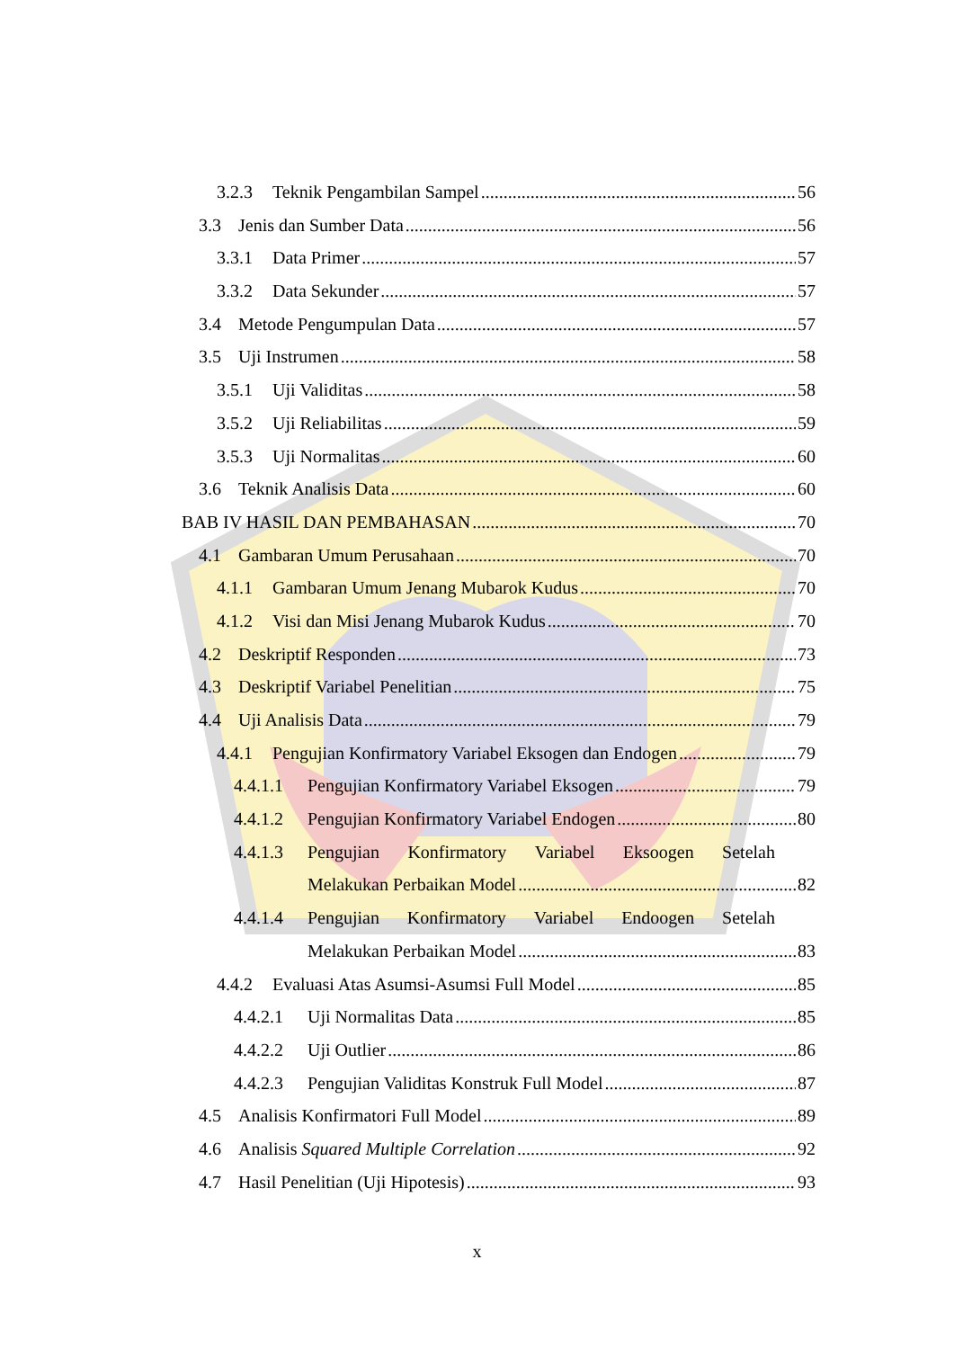3.2.3 Teknik Pengambilan Sampel 56
3.3 Jenis dan Sumber Data 56
3.3.1 Data Primer 57
3.3.2 Data Sekunder 57
3.4 Metode Pengumpulan Data 57
3.5 Uji Instrumen 58
3.5.1 Uji Validitas 58
3.5.2 Uji Reliabilitas 59
3.5.3 Uji Normalitas 60
3.6 Teknik Analisis Data 60
BAB IV HASIL DAN PEMBAHASAN 70
4.1 Gambaran Umum Perusahaan 70
4.1.1 Gambaran Umum Jenang Mubarok Kudus 70
4.1.2 Visi dan Misi Jenang Mubarok Kudus 70
4.2 Deskriptif Responden 73
4.3 Deskriptif Variabel Penelitian 75
4.4 Uji Analisis Data 79
4.4.1 Pengujian Konfirmatory Variabel Eksogen dan Endogen 79
4.4.1.1 Pengujian Konfirmatory Variabel Eksogen 79
4.4.1.2 Pengujian Konfirmatory Variabel Endogen 80
4.4.1.3 Pengujian Konfirmatory Variabel Eksoogen Setelah
Melakukan Perbaikan Model 82
4.4.1.4 Pengujian Konfirmatory Variabel Endoogen Setelah
Melakukan Perbaikan Model 83
4.4.2 Evaluasi Atas Asumsi-Asumsi Full Model 85
4.4.2.1 Uji Normalitas Data 85
4.4.2.2 Uji Outlier 86
4.4.2.3 Pengujian Validitas Konstruk Full Model 87
4.5 Analisis Konfirmatori Full Model 89
4.6 Analisis Squared Multiple Correlation 92
4.7 Hasil Penelitian (Uji Hipotesis) 93
x